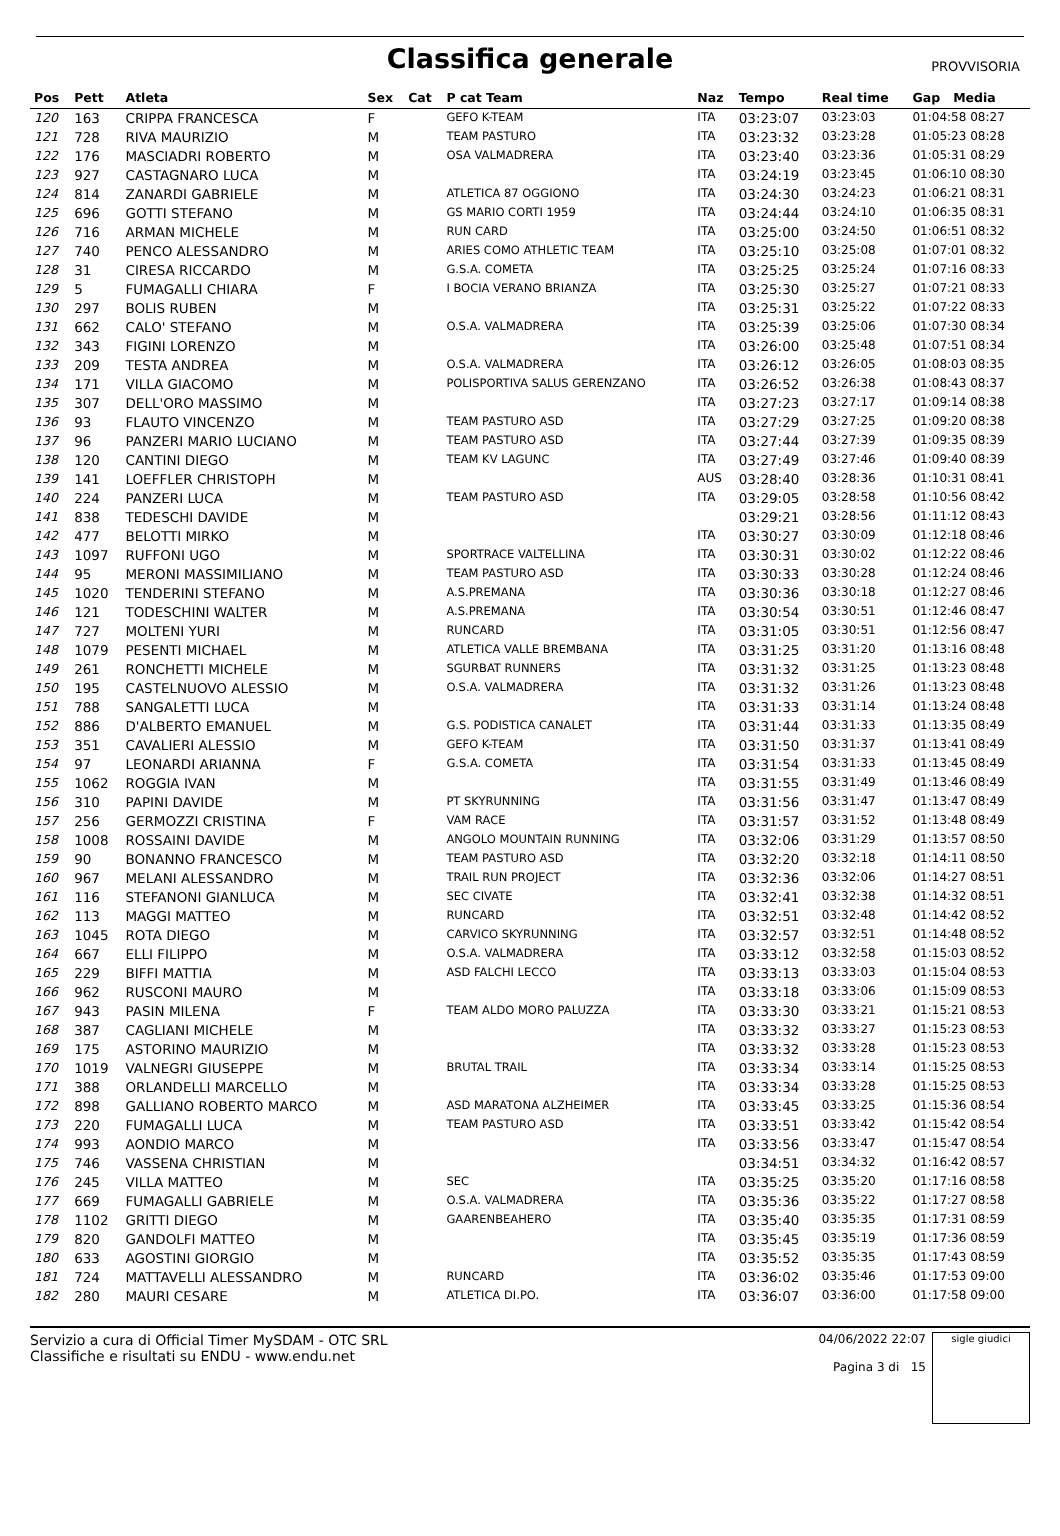Classifica generale
PROVVISORIA
| Pos | Pett | Atleta | Sex | Cat | P cat Team | Naz | Tempo | Real time | Gap Media |
| --- | --- | --- | --- | --- | --- | --- | --- | --- | --- |
| 120 | 163 | CRIPPA FRANCESCA | F | | GEFO K-TEAM | ITA | 03:23:07 | 03:23:03 | 01:04:58 08:27 |
| 121 | 728 | RIVA MAURIZIO | M | | TEAM PASTURO | ITA | 03:23:32 | 03:23:28 | 01:05:23 08:28 |
| 122 | 176 | MASCIADRI ROBERTO | M | | OSA VALMADRERA | ITA | 03:23:40 | 03:23:36 | 01:05:31 08:29 |
| 123 | 927 | CASTAGNARO LUCA | M | | | ITA | 03:24:19 | 03:23:45 | 01:06:10 08:30 |
| 124 | 814 | ZANARDI GABRIELE | M | | ATLETICA 87 OGGIONO | ITA | 03:24:30 | 03:24:23 | 01:06:21 08:31 |
| 125 | 696 | GOTTI STEFANO | M | | GS MARIO CORTI 1959 | ITA | 03:24:44 | 03:24:10 | 01:06:35 08:31 |
| 126 | 716 | ARMAN MICHELE | M | | RUN CARD | ITA | 03:25:00 | 03:24:50 | 01:06:51 08:32 |
| 127 | 740 | PENCO ALESSANDRO | M | | ARIES COMO ATHLETIC TEAM | ITA | 03:25:10 | 03:25:08 | 01:07:01 08:32 |
| 128 | 31 | CIRESA RICCARDO | M | | G.S.A. COMETA | ITA | 03:25:25 | 03:25:24 | 01:07:16 08:33 |
| 129 | 5 | FUMAGALLI CHIARA | F | | I BOCIA VERANO BRIANZA | ITA | 03:25:30 | 03:25:27 | 01:07:21 08:33 |
| 130 | 297 | BOLIS RUBEN | M | | | ITA | 03:25:31 | 03:25:22 | 01:07:22 08:33 |
| 131 | 662 | CALO' STEFANO | M | | O.S.A. VALMADRERA | ITA | 03:25:39 | 03:25:06 | 01:07:30 08:34 |
| 132 | 343 | FIGINI LORENZO | M | | | ITA | 03:26:00 | 03:25:48 | 01:07:51 08:34 |
| 133 | 209 | TESTA ANDREA | M | | O.S.A. VALMADRERA | ITA | 03:26:12 | 03:26:05 | 01:08:03 08:35 |
| 134 | 171 | VILLA GIACOMO | M | | POLISPORTIVA SALUS GERENZANO | ITA | 03:26:52 | 03:26:38 | 01:08:43 08:37 |
| 135 | 307 | DELL'ORO MASSIMO | M | | | ITA | 03:27:23 | 03:27:17 | 01:09:14 08:38 |
| 136 | 93 | FLAUTO VINCENZO | M | | TEAM PASTURO ASD | ITA | 03:27:29 | 03:27:25 | 01:09:20 08:38 |
| 137 | 96 | PANZERI MARIO LUCIANO | M | | TEAM PASTURO ASD | ITA | 03:27:44 | 03:27:39 | 01:09:35 08:39 |
| 138 | 120 | CANTINI DIEGO | M | | TEAM KV LAGUNC | ITA | 03:27:49 | 03:27:46 | 01:09:40 08:39 |
| 139 | 141 | LOEFFLER CHRISTOPH | M | | | AUS | 03:28:40 | 03:28:36 | 01:10:31 08:41 |
| 140 | 224 | PANZERI LUCA | M | | TEAM PASTURO ASD | ITA | 03:29:05 | 03:28:58 | 01:10:56 08:42 |
| 141 | 838 | TEDESCHI DAVIDE | M | | | | 03:29:21 | 03:28:56 | 01:11:12 08:43 |
| 142 | 477 | BELOTTI MIRKO | M | | | ITA | 03:30:27 | 03:30:09 | 01:12:18 08:46 |
| 143 | 1097 | RUFFONI UGO | M | | SPORTRACE VALTELLINA | ITA | 03:30:31 | 03:30:02 | 01:12:22 08:46 |
| 144 | 95 | MERONI MASSIMILIANO | M | | TEAM PASTURO ASD | ITA | 03:30:33 | 03:30:28 | 01:12:24 08:46 |
| 145 | 1020 | TENDERINI STEFANO | M | | A.S.PREMANA | ITA | 03:30:36 | 03:30:18 | 01:12:27 08:46 |
| 146 | 121 | TODESCHINI WALTER | M | | A.S.PREMANA | ITA | 03:30:54 | 03:30:51 | 01:12:46 08:47 |
| 147 | 727 | MOLTENI YURI | M | | RUNCARD | ITA | 03:31:05 | 03:30:51 | 01:12:56 08:47 |
| 148 | 1079 | PESENTI MICHAEL | M | | ATLETICA VALLE BREMBANA | ITA | 03:31:25 | 03:31:20 | 01:13:16 08:48 |
| 149 | 261 | RONCHETTI MICHELE | M | | SGURBAT RUNNERS | ITA | 03:31:32 | 03:31:25 | 01:13:23 08:48 |
| 150 | 195 | CASTELNUOVO ALESSIO | M | | O.S.A. VALMADRERA | ITA | 03:31:32 | 03:31:26 | 01:13:23 08:48 |
| 151 | 788 | SANGALETTI LUCA | M | | | ITA | 03:31:33 | 03:31:14 | 01:13:24 08:48 |
| 152 | 886 | D'ALBERTO EMANUEL | M | | G.S. PODISTICA CANALET | ITA | 03:31:44 | 03:31:33 | 01:13:35 08:49 |
| 153 | 351 | CAVALIERI ALESSIO | M | | GEFO K-TEAM | ITA | 03:31:50 | 03:31:37 | 01:13:41 08:49 |
| 154 | 97 | LEONARDI ARIANNA | F | | G.S.A. COMETA | ITA | 03:31:54 | 03:31:33 | 01:13:45 08:49 |
| 155 | 1062 | ROGGIA IVAN | M | | | ITA | 03:31:55 | 03:31:49 | 01:13:46 08:49 |
| 156 | 310 | PAPINI DAVIDE | M | | PT SKYRUNNING | ITA | 03:31:56 | 03:31:47 | 01:13:47 08:49 |
| 157 | 256 | GERMOZZI CRISTINA | F | | VAM RACE | ITA | 03:31:57 | 03:31:52 | 01:13:48 08:49 |
| 158 | 1008 | ROSSAINI DAVIDE | M | | ANGOLO MOUNTAIN RUNNING | ITA | 03:32:06 | 03:31:29 | 01:13:57 08:50 |
| 159 | 90 | BONANNO FRANCESCO | M | | TEAM PASTURO ASD | ITA | 03:32:20 | 03:32:18 | 01:14:11 08:50 |
| 160 | 967 | MELANI ALESSANDRO | M | | TRAIL RUN PROJECT | ITA | 03:32:36 | 03:32:06 | 01:14:27 08:51 |
| 161 | 116 | STEFANONI GIANLUCA | M | | SEC CIVATE | ITA | 03:32:41 | 03:32:38 | 01:14:32 08:51 |
| 162 | 113 | MAGGI MATTEO | M | | RUNCARD | ITA | 03:32:51 | 03:32:48 | 01:14:42 08:52 |
| 163 | 1045 | ROTA DIEGO | M | | CARVICO SKYRUNNING | ITA | 03:32:57 | 03:32:51 | 01:14:48 08:52 |
| 164 | 667 | ELLI FILIPPO | M | | O.S.A. VALMADRERA | ITA | 03:33:12 | 03:32:58 | 01:15:03 08:52 |
| 165 | 229 | BIFFI MATTIA | M | | ASD FALCHI LECCO | ITA | 03:33:13 | 03:33:03 | 01:15:04 08:53 |
| 166 | 962 | RUSCONI MAURO | M | | | ITA | 03:33:18 | 03:33:06 | 01:15:09 08:53 |
| 167 | 943 | PASIN MILENA | F | | TEAM ALDO MORO PALUZZA | ITA | 03:33:30 | 03:33:21 | 01:15:21 08:53 |
| 168 | 387 | CAGLIANI MICHELE | M | | | ITA | 03:33:32 | 03:33:27 | 01:15:23 08:53 |
| 169 | 175 | ASTORINO MAURIZIO | M | | | ITA | 03:33:32 | 03:33:28 | 01:15:23 08:53 |
| 170 | 1019 | VALNEGRI GIUSEPPE | M | | BRUTAL TRAIL | ITA | 03:33:34 | 03:33:14 | 01:15:25 08:53 |
| 171 | 388 | ORLANDELLI MARCELLO | M | | | ITA | 03:33:34 | 03:33:28 | 01:15:25 08:53 |
| 172 | 898 | GALLIANO ROBERTO MARCO | M | | ASD MARATONA ALZHEIMER | ITA | 03:33:45 | 03:33:25 | 01:15:36 08:54 |
| 173 | 220 | FUMAGALLI LUCA | M | | TEAM PASTURO ASD | ITA | 03:33:51 | 03:33:42 | 01:15:42 08:54 |
| 174 | 993 | AONDIO MARCO | M | | | ITA | 03:33:56 | 03:33:47 | 01:15:47 08:54 |
| 175 | 746 | VASSENA CHRISTIAN | M | | | | 03:34:51 | 03:34:32 | 01:16:42 08:57 |
| 176 | 245 | VILLA MATTEO | M | | SEC | ITA | 03:35:25 | 03:35:20 | 01:17:16 08:58 |
| 177 | 669 | FUMAGALLI GABRIELE | M | | O.S.A. VALMADRERA | ITA | 03:35:36 | 03:35:22 | 01:17:27 08:58 |
| 178 | 1102 | GRITTI DIEGO | M | | GAARENBEAHERO | ITA | 03:35:40 | 03:35:35 | 01:17:31 08:59 |
| 179 | 820 | GANDOLFI MATTEO | M | | | ITA | 03:35:45 | 03:35:19 | 01:17:36 08:59 |
| 180 | 633 | AGOSTINI GIORGIO | M | | | ITA | 03:35:52 | 03:35:35 | 01:17:43 08:59 |
| 181 | 724 | MATTAVELLI ALESSANDRO | M | | RUNCARD | ITA | 03:36:02 | 03:35:46 | 01:17:53 09:00 |
| 182 | 280 | MAURI CESARE | M | | ATLETICA DI.PO. | ITA | 03:36:07 | 03:36:00 | 01:17:58 09:00 |
Servizio a cura di Official Timer MySDAM - OTC SRL
Classifiche e risultati su ENDU - www.endu.net
04/06/2022 22:07
Pagina 3 di 15
sigle giudici